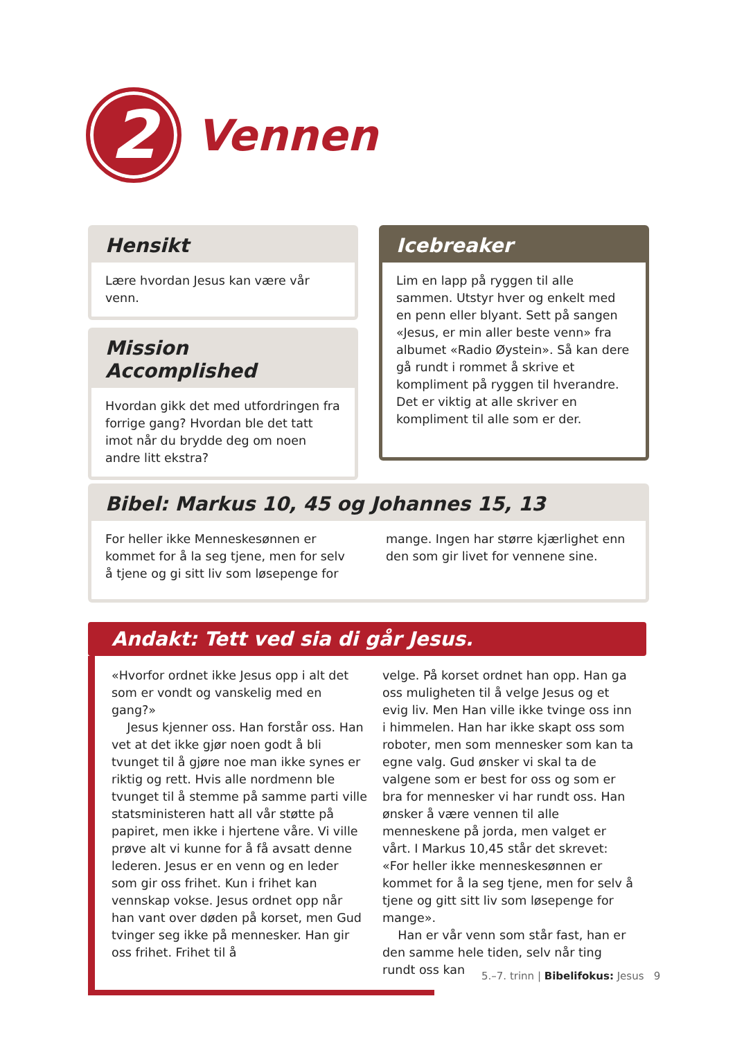2
Vennen
Hensikt
Lære hvordan Jesus kan være vår venn.
Mission Accomplished
Hvordan gikk det med utfordringen fra forrige gang? Hvordan ble det tatt imot når du brydde deg om noen andre litt ekstra?
Icebreaker
Lim en lapp på ryggen til alle sammen. Utstyr hver og enkelt med en penn eller blyant. Sett på sangen «Jesus, er min aller beste venn» fra albumet «Radio Øystein». Så kan dere gå rundt i rommet å skrive et kompliment på ryggen til hverandre. Det er viktig at alle skriver en kompliment til alle som er der.
Bibel: Markus 10, 45 og Johannes 15, 13
For heller ikke Menneskesønnen er kommet for å la seg tjene, men for selv å tjene og gi sitt liv som løsepenge for mange. Ingen har større kjærlighet enn den som gir livet for vennene sine.
Andakt: Tett ved sia di går Jesus.
«Hvorfor ordnet ikke Jesus opp i alt det som er vondt og vanskelig med en gang?»
Jesus kjenner oss. Han forstår oss. Han vet at det ikke gjør noen godt å bli tvunget til å gjøre noe man ikke synes er riktig og rett. Hvis alle nordmenn ble tvunget til å stemme på samme parti ville statsministeren hatt all vår støtte på papiret, men ikke i hjertene våre. Vi ville prøve alt vi kunne for å få avsatt denne lederen. Jesus er en venn og en leder som gir oss frihet. Kun i frihet kan vennskap vokse. Jesus ordnet opp når han vant over døden på korset, men Gud tvinger seg ikke på mennesker. Han gir oss frihet. Frihet til å
velge. På korset ordnet han opp. Han ga oss muligheten til å velge Jesus og et evig liv. Men Han ville ikke tvinge oss inn i himmelen. Han har ikke skapt oss som roboter, men som mennesker som kan ta egne valg. Gud ønsker vi skal ta de valgene som er best for oss og som er bra for mennesker vi har rundt oss. Han ønsker å være vennen til alle menneskene på jorda, men valget er vårt. I Markus 10,45 står det skrevet: «For heller ikke menneskesønnen er kommet for å la seg tjene, men for selv å tjene og gitt sitt liv som løsepenge for mange».
Han er vår venn som står fast, han er den samme hele tiden, selv når ting rundt oss kan
5.–7. trinn | Bibelifokus: Jesus 9